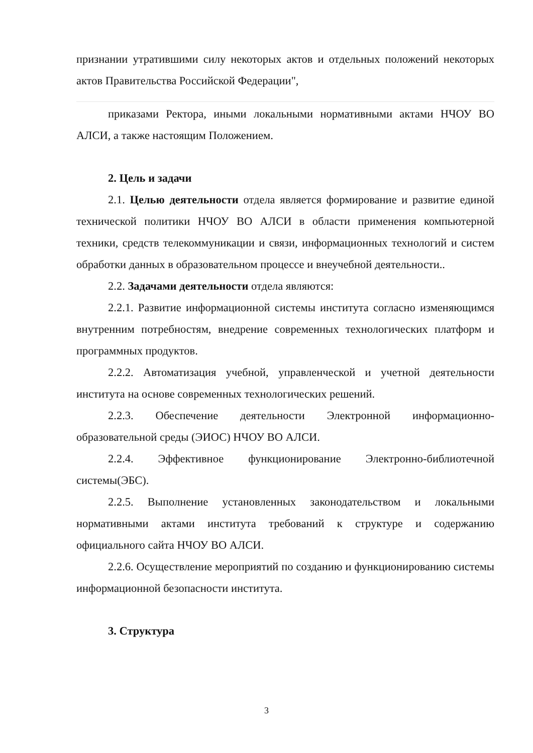признании утратившими силу некоторых актов и отдельных положений некоторых актов Правительства Российской Федерации",
приказами Ректора, иными локальными нормативными актами НЧОУ ВО АЛСИ, а также настоящим Положением.
2. Цель и задачи
2.1. Целью деятельности отдела является формирование и развитие единой технической политики НЧОУ ВО АЛСИ в области применения компьютерной техники, средств телекоммуникации и связи, информационных технологий и систем обработки данных в образовательном процессе и внеучебной деятельности..
2.2. Задачами деятельности отдела являются:
2.2.1. Развитие информационной системы института согласно изменяющимся внутренним потребностям, внедрение современных технологических платформ и программных продуктов.
2.2.2. Автоматизация учебной, управленческой и учетной деятельности института на основе современных технологических решений.
2.2.3. Обеспечение деятельности Электронной информационно-образовательной среды (ЭИОС) НЧОУ ВО АЛСИ.
2.2.4. Эффективное функционирование Электронно-библиотечной системы(ЭБС).
2.2.5. Выполнение установленных законодательством и локальными нормативными актами института требований к структуре и содержанию официального сайта НЧОУ ВО АЛСИ.
2.2.6. Осуществление мероприятий по созданию и функционированию системы информационной безопасности института.
3. Структура
3